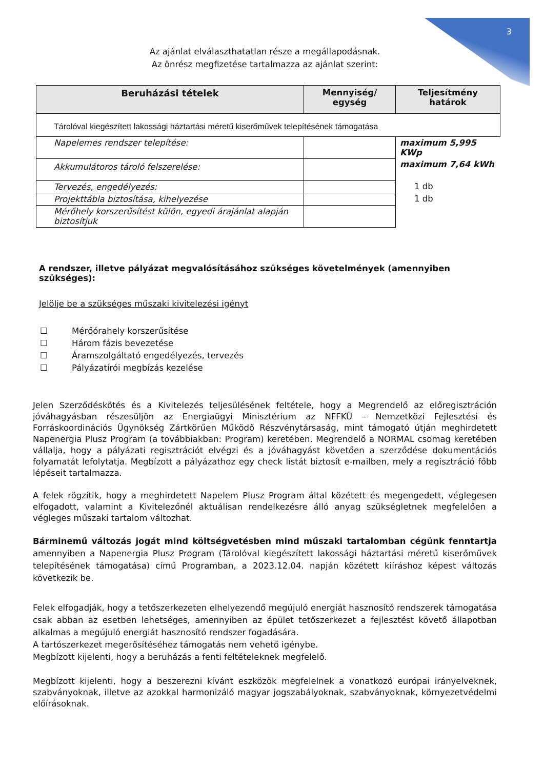3
Az ajánlat elválaszthatatlan része a megállapodásnak.
Az önrész megfizetése tartalmazza az ajánlat szerint:
| Beruházási tételek | Mennyiség/ egység | Teljesítmény határok |
| --- | --- | --- |
| Tárolóval kiegészített lakossági háztartási méretű kiserőművek telepítésének támogatása | | |
| Napelemes rendszer telepítése: | | maximum 5,995 KWp |
| Akkumulátoros tároló felszerelése: | | maximum 7,64 kWh |
| Tervezés, engedélyezés: | | 1 db |
| Projekttábla biztosítása, kihelyezése | | 1 db |
| Mérőhely korszerűsítést külön, egyedi árajánlat alapján biztosítjuk | | |
A rendszer, illetve pályázat megvalósításához szükséges követelmények (amennyiben szükséges):
Jelölje be a szükséges műszaki kivitelezési igényt
☐ Mérőórahely korszerűsítése
☐ Három fázis bevezetése
☐ Áramszolgáltató engedélyezés, tervezés
☐ Pályázatírói megbízás kezelése
Jelen Szerződéskötés és a Kivitelezés teljesülésének feltétele, hogy a Megrendelő az előregisztráción jóváhagyásban részesüljön az Energiaügyi Minisztérium az NFFKÜ – Nemzetközi Fejlesztési és Forráskoordinációs Ügynökség Zártkörűen Működő Részvénytársaság, mint támogató útján meghirdetett Napenergia Plusz Program (a továbbiakban: Program) keretében. Megrendelő a NORMAL csomag keretében vállalja, hogy a pályázati regisztrációt elvégzi és a jóváhagyást követően a szerződése dokumentációs folyamatát lefolytatja. Megbízott a pályázathoz egy check listát biztosít e-mailben, mely a regisztráció főbb lépéseit tartalmazza.
A felek rögzítik, hogy a meghirdetett Napelem Plusz Program által közétett és megengedett, véglegesen elfogadott, valamint a Kivitelezőnél aktuálisan rendelkezésre álló anyag szükségletnek megfelelően a végleges műszaki tartalom változhat.
Bárminemű változás jogát mind költségvetésben mind műszaki tartalomban cégünk fenntartja amennyiben a Napenergia Plusz Program (Tárolóval kiegészített lakossági háztartási méretű kiserőművek telepítésének támogatása) című Programban, a 2023.12.04. napján közétett kiíráshoz képest változás következik be.
Felek elfogadják, hogy a tetőszerkezeten elhelyezendő megújuló energiát hasznosító rendszerek támogatása csak abban az esetben lehetséges, amennyiben az épület tetőszerkezet a fejlesztést követő állapotban alkalmas a megújuló energiát hasznosító rendszer fogadására.
A tartószerkezet megerősítéséhez támogatás nem vehető igénybe.
Megbízott kijelenti, hogy a beruházás a fenti feltételeknek megfelelő.
Megbízott kijelenti, hogy a beszerezni kívánt eszközök megfelelnek a vonatkozó európai irányelveknek, szabványoknak, illetve az azokkal harmonizáló magyar jogszabályoknak, szabványoknak, környezetvédelmi előírásoknak.